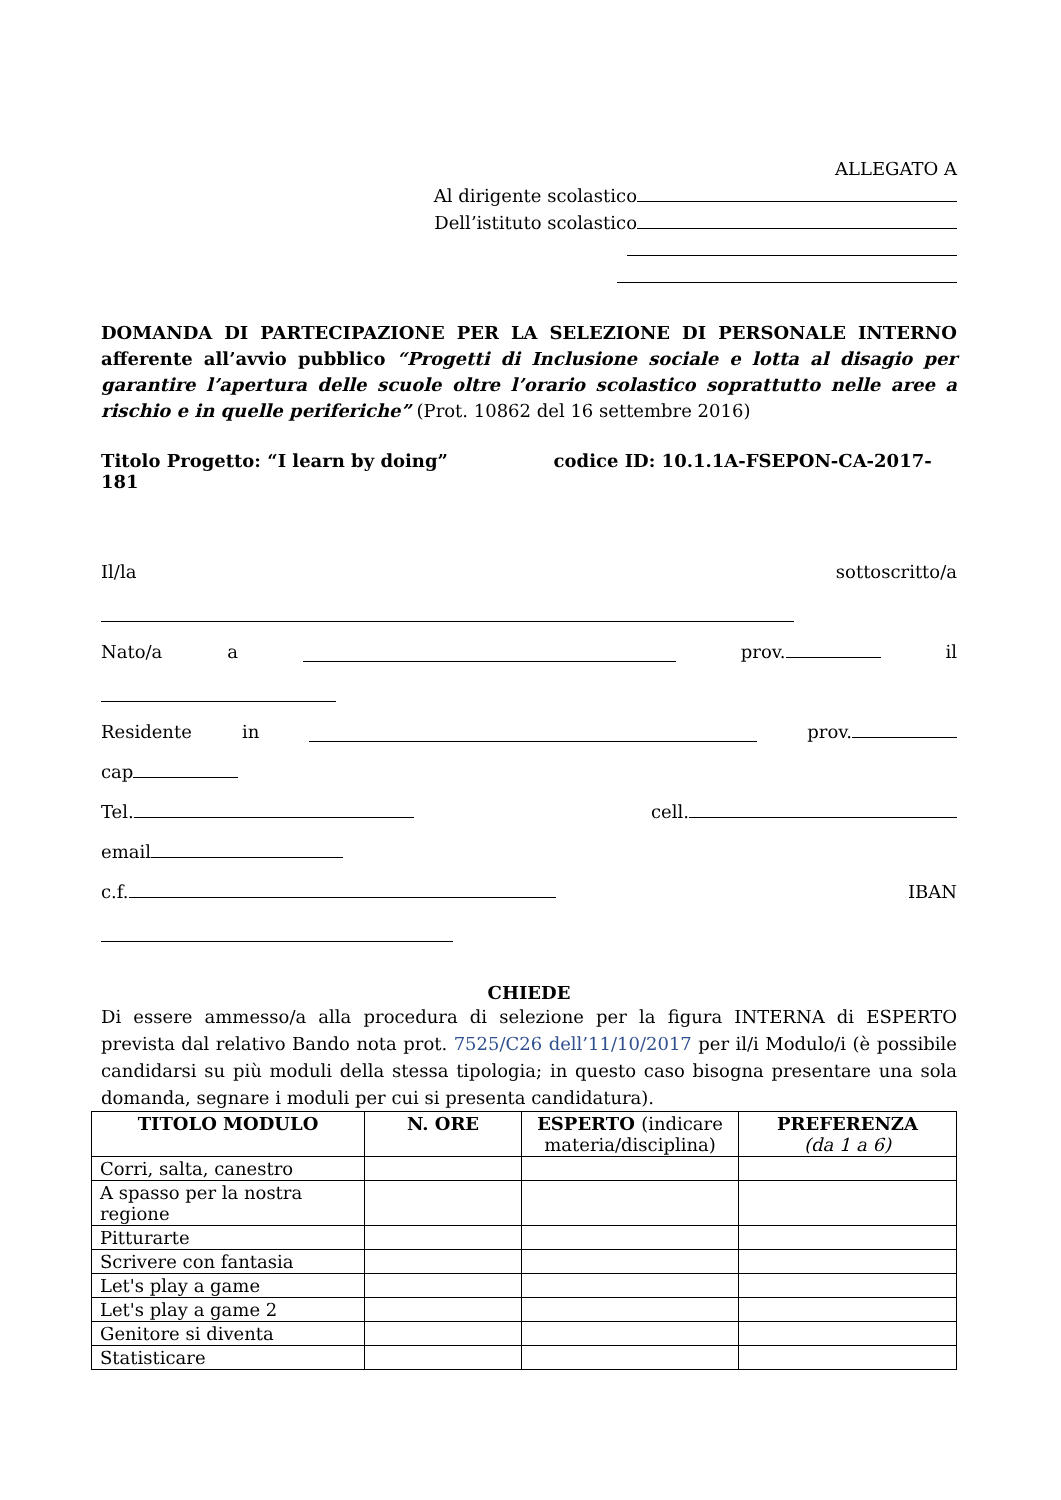ALLEGATO A
Al dirigente scolastico
Dell’istituto scolastico
DOMANDA DI PARTECIPAZIONE PER LA SELEZIONE DI PERSONALE INTERNO afferente all’avvio pubblico “Progetti di Inclusione sociale e lotta al disagio per garantire l’apertura delle scuole oltre l’orario scolastico soprattutto nelle aree a rischio e in quelle periferiche” (Prot. 10862 del 16 settembre 2016)
Titolo Progetto: “I learn by doing” codice ID: 10.1.1A-FSEPON-CA-2017-181
Il/la sottoscritto/a
Nato/a a prov. il
Residente in prov.
cap
Tel. cell.
email
c.f. IBAN
CHIEDE
Di essere ammesso/a alla procedura di selezione per la figura INTERNA di ESPERTO prevista dal relativo Bando nota prot. 7525/C26 dell’11/10/2017 per il/i Modulo/i (è possibile candidarsi su più moduli della stessa tipologia; in questo caso bisogna presentare una sola domanda, segnare i moduli per cui si presenta candidatura).
| TITOLO MODULO | N. ORE | ESPERTO (indicare materia/disciplina) | PREFERENZA (da 1 a 6) |
| --- | --- | --- | --- |
| Corri, salta, canestro | | | |
| A spasso per la nostra regione | | | |
| Pitturarte | | | |
| Scrivere con fantasia | | | |
| Let's play a game | | | |
| Let's play a game 2 | | | |
| Genitore si diventa | | | |
| Statisticare | | | |